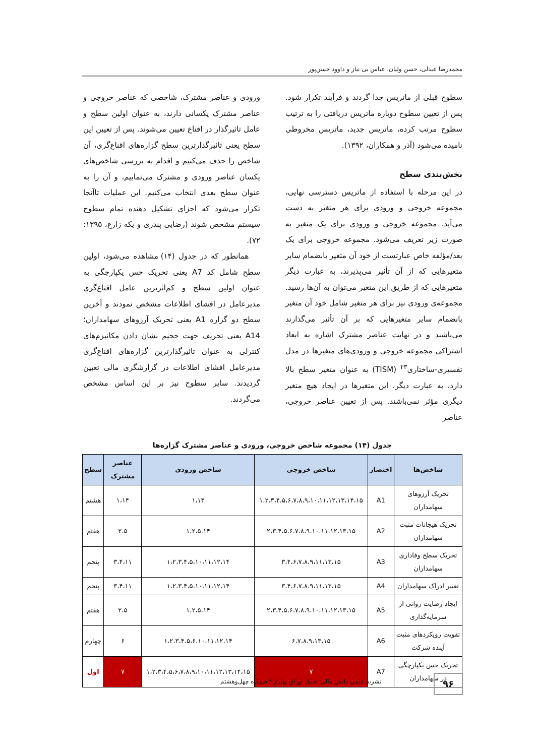محمدرضا عبدلی، حسن ولیان، عباس بی نیاز و داوود حسن‌پور
سطوح قبلی از ماتریس جدا گردند و فرآیند تکرار شود. پس از تعیین سطوح دوباره ماتریس دریافتی را به ترتیب سطوح مرتب کرده، ماتریس جدید، ماتریس مخروطی نامیده می‌شود (آذر و همکاران، ۱۳۹۲).
بخش‌بندی سطح
در این مرحله با استفاده از ماتریس دسترسی نهایی، مجموعه خروجی و ورودی برای هر متغیر به دست می‌آید. مجموعه خروجی و ورودی برای یک متغیر به صورت زیر تعریف می‌شود. مجموعه خروجی برای یک بعد/مؤلفه خاص عبارتست از خود آن متغیر بانضمام سایر متغیرهایی که از آن تأثیر می‌پذیرند، به عبارت دیگر متغیرهایی که از طریق این متغیر می‌توان به آن‌ها رسید. مجموعه‌ی ورودی نیز برای هر متغیر شامل خود آن متغیر بانضمام سایر متغیرهایی که بر آن تأثیر می‌گذارند می‌باشند و در نهایت عناصر مشترک اشاره به ابعاد اشتراکی مجموعه خروجی و ورودی‌های متغیرها در مدل تفسیری-ساختاری<sup>۲۳</sup> (TISM) به عنوان متغیر سطح بالا دارد، به عبارت دیگر، این متغیرها در ایجاد هیچ متغیر دیگری مؤثر نمی‌باشند. پس از تعیین عناصر خروجی، عناصر
ورودی و عناصر مشترک، شاخصی که عناصر خروجی و عناصر مشترک یکسانی دارند، به عنوان اولین سطح و عامل تاثیرگذار در اقناع تعیین می‌شوند. پس از تعیین این سطح یعنی تاثیرگذارترین سطح گزاره‌های اقناع‌گری، آن شاخص را حذف می‌کنیم و اقدام به بررسی شاخص‌های یکسان عناصر ورودی و مشترک می‌نماییم، و آن را به عنوان سطح بعدی انتخاب می‌کنیم. این عملیات تاآنجا تکرار می‌شود که اجزای تشکیل دهنده تمام سطوح سیستم مشخص شوند (رضایی پندری و یکه زارع، ۱۳۹۵: ۷۲).
همانطور که در جدول (۱۴) مشاهده می‌شود، اولین سطح شامل کد A7 یعنی تحریک حس یکپارچگی به عنوان اولین سطح و کم‌اثرترین عامل اقناع‌گری مدیرعامل در افشای اطلاعات مشخص نمودند و آخرین سطح دو گزاره A1 یعنی تحریک آرزوهای سهامداران؛ A14 یعنی تحریف جهت حجیم نشان دادن مکانیزم‌های کنترلی به عنوان تاثیرگذارترین گزاره‌های اقناع‌گری مدیرعامل افشای اطلاعات در گزارشگری مالی تعیین گردیدند. سایر سطوح نیز بر این اساس مشخص می‌گردند.
جدول (۱۴) مجموعه شاخص خروجی، ورودی و عناصر مشترک گزاره‌ها
| شاخص‌ها | اختصار | شاخص خروجی | شاخص ورودی | عناصر مشترک | سطح |
| --- | --- | --- | --- | --- | --- |
| تحریک آرزوهای سهامداران | A1 | ۱،۲،۳،۴،۵،۶،۷،۸،۹،۱۰،۱۱،۱۲،۱۳،۱۴،۱۵ | ۱،۱۴ | ۱،۱۴ | هشتم |
| تحریک هیجانات مثبت سهامداران | A2 | ۲،۳،۴،۵،۶،۷،۸،۹،۱۰،۱۱،۱۲،۱۳،۱۵ | ۱،۲،۵،۱۴ | ۲،۵ | هفتم |
| تحریک سطح وفاداری سهامداران | A3 | ۳،۴،۶،۷،۸،۹،۱۱،۱۳،۱۵ | ۱،۲،۳،۴،۵،۱۰،۱۱،۱۲،۱۴ | ۳،۴،۱۱ | پنجم |
| تغییر ادراک سهامداران | A4 | ۳،۴،۶،۷،۸،۹،۱۱،۱۳،۱۵ | ۱،۲،۳،۴،۵،۱۰،۱۱،۱۲،۱۴ | ۳،۴،۱۱ | پنجم |
| ایجاد رضایت روانی از سرمایه‌گذاری | A5 | ۲،۳،۴،۵،۶،۷،۸،۹،۱۰،۱۱،۱۲،۱۳،۱۵ | ۱،۲،۵،۱۴ | ۲،۵ | هفتم |
| تقویت رویکردهای مثبت آینده شرکت | A6 | ۶،۷،۸،۹،۱۳،۱۵ | ۱،۲،۳،۴،۵،۶،۱۰،۱۱،۱۲،۱۴ | ۶ | چهارم |
| تحریک حس یکپارچگی در سهامداران | A7 | ۷ | ۱،۲،۳،۴،۵،۶،۷،۸،۹،۱۰،۱۱،۱۲،۱۳،۱۴،۱۵ | ۷ | اول |
۹۶
نشریه علمی دانش مالی تحلیل اوراق بهادار / شماره چهل‌وهشتم